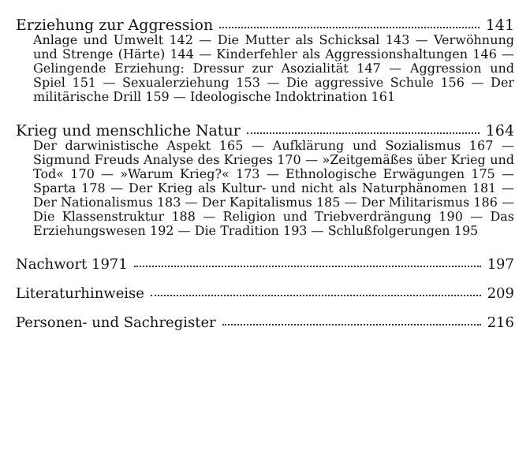Erziehung zur Aggression 141
Anlage und Umwelt 142 — Die Mutter als Schicksal 143 — Verwöhnung und Strenge (Härte) 144 — Kinderfehler als Aggressionshaltungen 146 — Gelingende Erziehung: Dressur zur Asozialität 147 — Aggression und Spiel 151 — Sexualerziehung 153 — Die aggressive Schule 156 — Der militärische Drill 159 — Ideologische Indoktrination 161
Krieg und menschliche Natur 164
Der darwinistische Aspekt 165 — Aufklärung und Sozialismus 167 — Sigmund Freuds Analyse des Krieges 170 — »Zeitgemäßes über Krieg und Tod« 170 — »Warum Krieg?« 173 — Ethnologische Erwägungen 175 — Sparta 178 — Der Krieg als Kultur- und nicht als Naturphänomen 181 — Der Nationalismus 183 — Der Kapitalismus 185 — Der Militarismus 186 — Die Klassenstruktur 188 — Religion und Triebverdrängung 190 — Das Erziehungswesen 192 — Die Tradition 193 — Schlußfolgerungen 195
Nachwort 1971 197
Literaturhinweise 209
Personen- und Sachregister 216